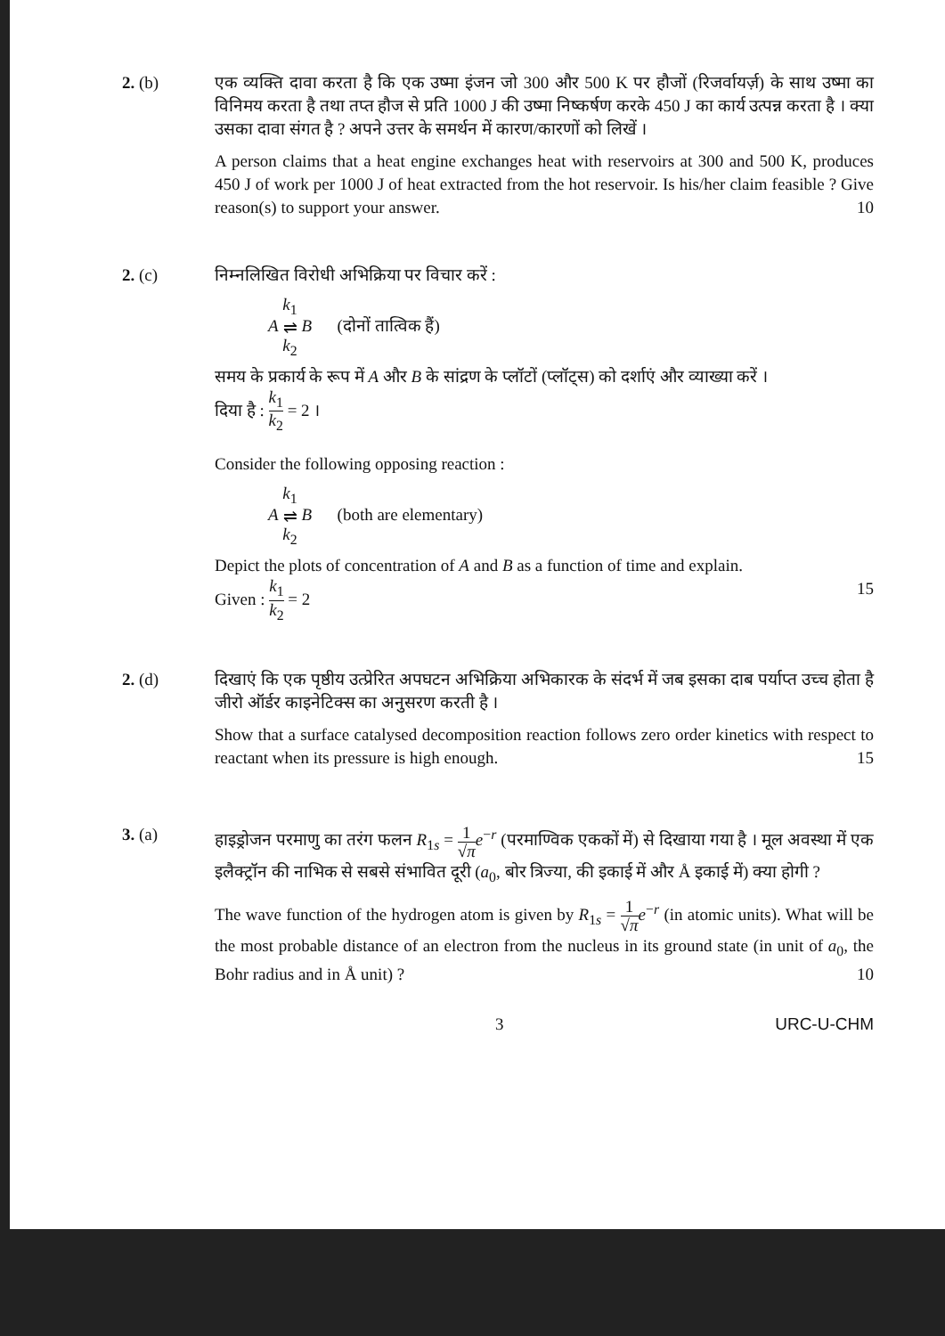2. (b) एक व्यक्ति दावा करता है कि एक उष्मा इंजन जो 300 और 500 K पर हौजों (रिजर्वायर्ज़) के साथ उष्मा का विनिमय करता है तथा तप्त हौज से प्रति 1000 J की उष्मा निष्कर्षण करके 450 J का कार्य उत्पन्न करता है । क्या उसका दावा संगत है ? अपने उत्तर के समर्थन में कारण/कारणों को लिखें ।
A person claims that a heat engine exchanges heat with reservoirs at 300 and 500 K, produces 450 J of work per 1000 J of heat extracted from the hot reservoir. Is his/her claim feasible ? Give reason(s) to support your answer. 10
2. (c) निम्नलिखित विरोधी अभिक्रिया पर विचार करें :
A k<sub>1</sub> ⇌ k<sub>2</sub> B (दोनों तात्विक हैं)
समय के प्रकार्य के रूप में A और B के सांद्रण के प्लॉटों (प्लॉट्स) को दर्शाएं और व्याख्या करें ।
दिया है : k<sub>1</sub> k<sub>2</sub> = 2 ।
Consider the following opposing reaction :
A k<sub>1</sub> ⇌ k<sub>2</sub> B (both are elementary)
Depict the plots of concentration of A and B as a function of time and explain.
Given : k<sub>1</sub> k<sub>2</sub> = 2 15
2. (d) दिखाएं कि एक पृष्ठीय उत्प्रेरित अपघटन अभिक्रिया अभिकारक के संदर्भ में जब इसका दाब पर्याप्त उच्च होता है जीरो ऑर्डर काइनेटिक्स का अनुसरण करती है ।
Show that a surface catalysed decomposition reaction follows zero order kinetics with respect to reactant when its pressure is high enough. 15
3. (a) हाइड्रोजन परमाणु का तरंग फलन R<sub>1s</sub> = 1 √π e<sup>−r</sup> (परमाण्विक एककों में) से दिखाया गया है । मूल अवस्था में एक इलैक्ट्रॉन की नाभिक से सबसे संभावित दूरी (a<sub>0</sub>, बोर त्रिज्या, की इकाई में और Å इकाई में) क्या होगी ?
The wave function of the hydrogen atom is given by R<sub>1s</sub> = 1 √π e<sup>−r</sup> (in atomic units). What will be the most probable distance of an electron from the nucleus in its ground state (in unit of a<sub>0</sub>, the Bohr radius and in Å unit) ? 10
3 URC-U-CHM